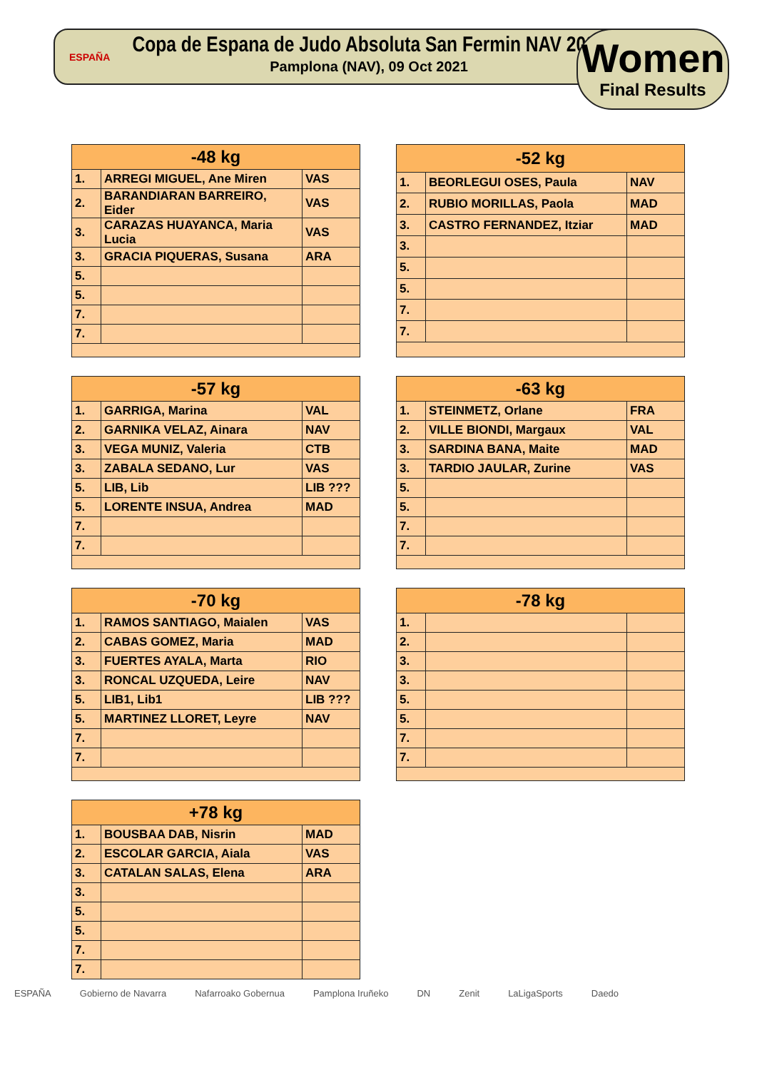ESPAÑA
Copa de Espana de Judo Absoluta San Fermin NAV 2021
Pamplona (NAV), 09 Oct 2021
Women
Final Results
| -48 kg | | |
| --- | --- | --- |
| 1. | ARREGI MIGUEL, Ane Miren | VAS |
| 2. | BARANDIARAN BARREIRO, Eider | VAS |
| 3. | CARAZAS HUAYANCA, Maria Lucia | VAS |
| 3. | GRACIA PIQUERAS, Susana | ARA |
| 5. | | |
| 5. | | |
| 7. | | |
| 7. | | |
| -52 kg | | |
| --- | --- | --- |
| 1. | BEORLEGUI OSES, Paula | NAV |
| 2. | RUBIO MORILLAS, Paola | MAD |
| 3. | CASTRO FERNANDEZ, Itziar | MAD |
| 3. | | |
| 5. | | |
| 5. | | |
| 7. | | |
| 7. | | |
| -57 kg | | |
| --- | --- | --- |
| 1. | GARRIGA, Marina | VAL |
| 2. | GARNIKA VELAZ, Ainara | NAV |
| 3. | VEGA MUNIZ, Valeria | CTB |
| 3. | ZABALA SEDANO, Lur | VAS |
| 5. | LIB, Lib | LIB ??? |
| 5. | LORENTE INSUA, Andrea | MAD |
| 7. | | |
| 7. | | |
| -63 kg | | |
| --- | --- | --- |
| 1. | STEINMETZ, Orlane | FRA |
| 2. | VILLE BIONDI, Margaux | VAL |
| 3. | SARDINA BANA, Maite | MAD |
| 3. | TARDIO JAULAR, Zurine | VAS |
| 5. | | |
| 5. | | |
| 7. | | |
| 7. | | |
| -70 kg | | |
| --- | --- | --- |
| 1. | RAMOS SANTIAGO, Maialen | VAS |
| 2. | CABAS GOMEZ, Maria | MAD |
| 3. | FUERTES AYALA, Marta | RIO |
| 3. | RONCAL UZQUEDA, Leire | NAV |
| 5. | LIB1, Lib1 | LIB ??? |
| 5. | MARTINEZ LLORET, Leyre | NAV |
| 7. | | |
| 7. | | |
| -78 kg | | |
| --- | --- | --- |
| 1. | | |
| 2. | | |
| 3. | | |
| 3. | | |
| 5. | | |
| 5. | | |
| 7. | | |
| 7. | | |
| +78 kg | | |
| --- | --- | --- |
| 1. | BOUSBAA DAB, Nisrin | MAD |
| 2. | ESCOLAR GARCIA, Aiala | VAS |
| 3. | CATALAN SALAS, Elena | ARA |
| 3. | | |
| 5. | | |
| 5. | | |
| 7. | | |
| 7. | | |
ESPAÑA Gobierno de Navarra Nafarroako Gobernua Pamplona Iruñeko DN Zenit LaLigaSports Daedo